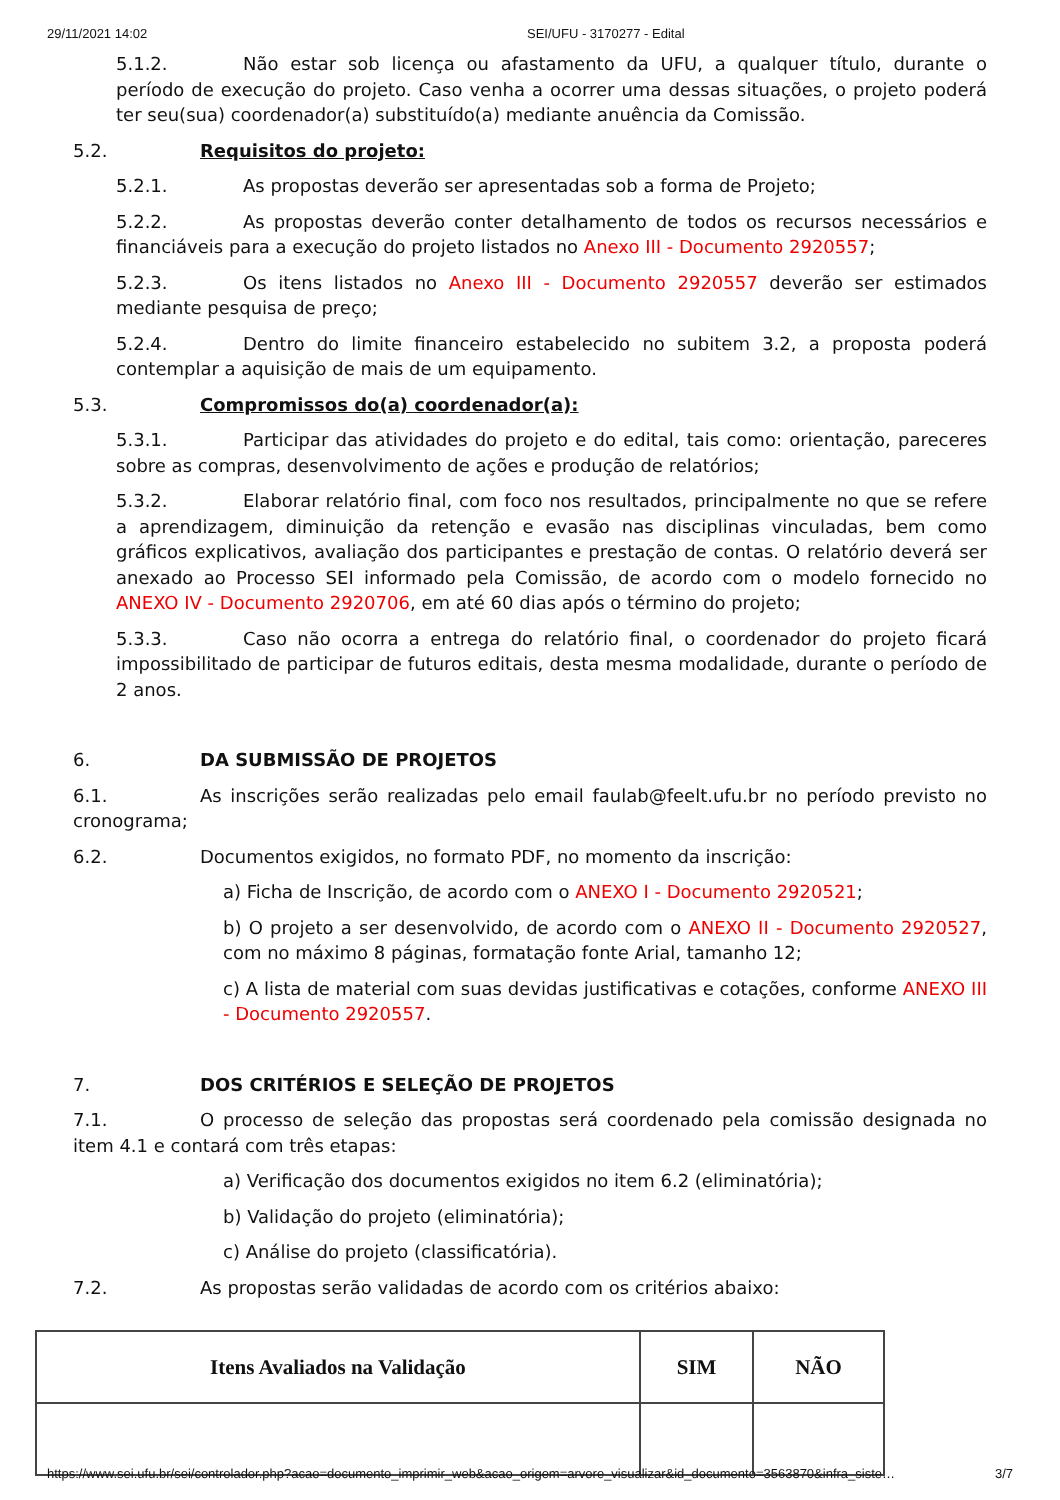29/11/2021 14:02 SEI/UFU - 3170277 - Edital
5.1.2. Não estar sob licença ou afastamento da UFU, a qualquer título, durante o período de execução do projeto. Caso venha a ocorrer uma dessas situações, o projeto poderá ter seu(sua) coordenador(a) substituído(a) mediante anuência da Comissão.
5.2. Requisitos do projeto:
5.2.1. As propostas deverão ser apresentadas sob a forma de Projeto;
5.2.2. As propostas deverão conter detalhamento de todos os recursos necessários e financiáveis para a execução do projeto listados no Anexo III - Documento 2920557;
5.2.3. Os itens listados no Anexo III - Documento 2920557 deverão ser estimados mediante pesquisa de preço;
5.2.4. Dentro do limite financeiro estabelecido no subitem 3.2, a proposta poderá contemplar a aquisição de mais de um equipamento.
5.3. Compromissos do(a) coordenador(a):
5.3.1. Participar das atividades do projeto e do edital, tais como: orientação, pareceres sobre as compras, desenvolvimento de ações e produção de relatórios;
5.3.2. Elaborar relatório final, com foco nos resultados, principalmente no que se refere a aprendizagem, diminuição da retenção e evasão nas disciplinas vinculadas, bem como gráficos explicativos, avaliação dos participantes e prestação de contas. O relatório deverá ser anexado ao Processo SEI informado pela Comissão, de acordo com o modelo fornecido no ANEXO IV - Documento 2920706, em até 60 dias após o término do projeto;
5.3.3. Caso não ocorra a entrega do relatório final, o coordenador do projeto ficará impossibilitado de participar de futuros editais, desta mesma modalidade, durante o período de 2 anos.
6. DA SUBMISSÃO DE PROJETOS
6.1. As inscrições serão realizadas pelo email faulab@feelt.ufu.br no período previsto no cronograma;
6.2. Documentos exigidos, no formato PDF, no momento da inscrição:
a) Ficha de Inscrição, de acordo com o ANEXO I - Documento 2920521;
b) O projeto a ser desenvolvido, de acordo com o ANEXO II - Documento 2920527, com no máximo 8 páginas, formatação fonte Arial, tamanho 12;
c) A lista de material com suas devidas justificativas e cotações, conforme ANEXO III - Documento 2920557.
7. DOS CRITÉRIOS E SELEÇÃO DE PROJETOS
7.1. O processo de seleção das propostas será coordenado pela comissão designada no item 4.1 e contará com três etapas:
a) Verificação dos documentos exigidos no item 6.2 (eliminatória);
b) Validação do projeto (eliminatória);
c) Análise do projeto (classificatória).
7.2. As propostas serão validadas de acordo com os critérios abaixo:
| Itens Avaliados na Validação | SIM | NÃO |
| --- | --- | --- |
https://www.sei.ufu.br/sei/controlador.php?acao=documento_imprimir_web&acao_origem=arvore_visualizar&id_documento=3563870&infra_siste… 3/7